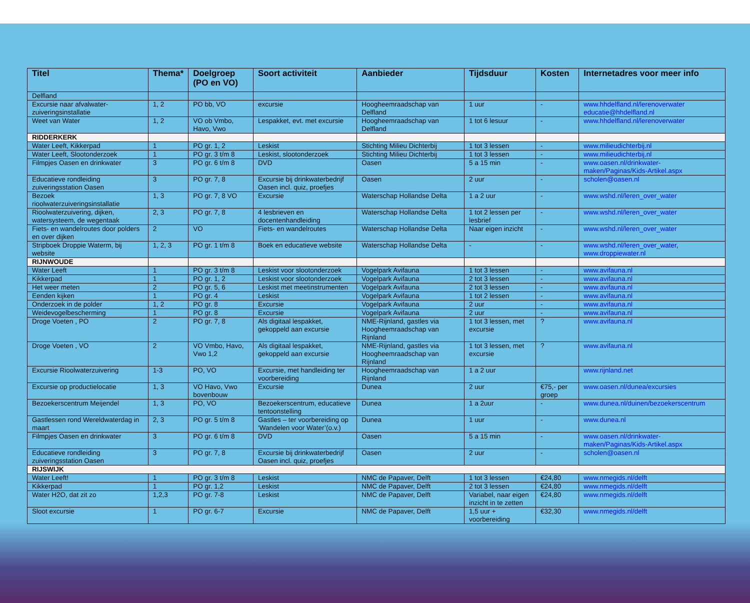| Titel | Thema* | Doelgroep (PO en VO) | Soort activiteit | Aanbieder | Tijdsduur | Kosten | Internetadres voor meer info |
| --- | --- | --- | --- | --- | --- | --- | --- |
| Delfland | | | | | | | |
| Excursie naar afvalwater-zuiveringsinstallatie | 1, 2 | PO bb, VO | excursie | Hoogheemraadschap van Delfland | 1 uur | - | www.hhdelfland.nl/lerenoverwater educatie@hhdelfland.nl |
| Weet van Water | 1, 2 | VO ob Vmbo, Havo, Vwo | Lespakket, evt. met excursie | Hoogheemraadschap van Delfland | 1 tot 6 lesuur | - | www.hhdelfland.nl/lerenoverwater |
| RIDDERKERK | | | | | | | |
| Water Leeft, Kikkerpad | 1 | PO gr. 1, 2 | Leskist | Stichting Milieu Dichterbij | 1 tot 3 lessen | - | www.milieudichterbij.nl |
| Water Leeft, Slootonderzoek | 1 | PO gr. 3 t/m 8 | Leskist, slootonderzoek | Stichting Milieu Dichterbij | 1 tot 3 lessen | - | www.milieudichterbij.nl |
| Filmpjes Oasen en drinkwater | 3 | PO gr. 6 t/m 8 | DVD | Oasen | 5 a 15 min | - | www.oasen.nl/drinkwater-maken/Paginas/Kids-Artikel.aspx |
| Educatieve rondleiding zuiveringsstation Oasen | 3 | PO gr. 7, 8 | Excursie bij drinkwaterbedrijf Oasen incl. quiz, proefjes | Oasen | 2 uur | - | scholen@oasen.nl |
| Bezoek rioolwaterzuiveringsinstallatie | 1, 3 | PO gr. 7, 8 VO | Excursie | Waterschap Hollandse Delta | 1 a 2 uur | - | www.wshd.nl/leren_over_water |
| Rioolwaterzuivering, dijken, watersysteem, de wegentaak | 2, 3 | PO gr. 7, 8 | 4 lesbrieven en docentenhandleiding | Waterschap Hollandse Delta | 1 tot 2 lessen per lesbrief | - | www.wshd.nl/leren_over_water |
| Fiets- en wandelroutes door polders en over dijken | 2 | VO | Fiets- en wandelroutes | Waterschap Hollandse Delta | Naar eigen inzicht | - | www.wshd.nl/leren_over_water |
| Stripboek Droppie Waterm, bij website | 1, 2, 3 | PO gr. 1 t/m 8 | Boek en educatieve website | Waterschap Hollandse Delta | - | - | www.wshd.nl/leren_over_water , www.droppiewater.nl |
| RIJNWOUDE | | | | | | | |
| Water Leeft | 1 | PO gr. 3 t/m 8 | Leskist voor slootonderzoek | Vogelpark Avifauna | 1 tot 3 lessen | - | www.avifauna.nl |
| Kikkerpad | 1 | PO gr. 1, 2 | Leskist voor slootonderzoek | Vogelpark Avifauna | 2 tot 3 lessen | - | www.avifauna.nl |
| Het weer meten | 2 | PO gr. 5, 6 | Leskist met meetinstrumenten | Vogelpark Avifauna | 2 tot 3 lessen | - | www.avifauna.nl |
| Eenden kijken | 1 | PO gr. 4 | Leskist | Vogelpark Avifauna | 1 tot 2 lessen | - | www.avifauna.nl |
| Onderzoek in de polder | 1, 2 | PO gr. 8 | Excursie | Vogelpark Avifauna | 2 uur | - | www.avifauna.nl |
| Weidevogelbescherming | 1 | PO gr. 8 | Excursie | Vogelpark Avifauna | 2 uur | - | www.avifauna.nl |
| Droge Voeten , PO | 2 | PO gr. 7, 8 | Als digitaal lespakket, gekoppeld aan excursie | NME-Rijnland, gastles via Hoogheemraadschap van Rijnland | 1 tot 3 lessen, met excursie | ? | www.avifauna.nl |
| Droge Voeten , VO | 2 | VO Vmbo, Havo, Vwo 1,2 | Als digitaal lespakket, gekoppeld aan excursie | NME-Rijnland, gastles via Hoogheemraadschap van Rijnland | 1 tot 3 lessen, met excursie | ? | www.avifauna.nl |
| Excursie Rioolwaterzuivering | 1-3 | PO, VO | Excursie, met handleiding ter voorbereiding | Hoogheemraadschap van Rijnland | 1 a 2 uur | | www.rijnland.net |
| Excursie op productielocatie | 1, 3 | VO Havo, Vwo bovenbouw | Excursie | Dunea | 2 uur | €75,- per groep | www.oasen.nl/dunea/excursies |
| Bezoekerscentrum Meijendel | 1, 3 | PO, VO | Bezoekerscentrum, educatieve tentoonstelling | Dunea | 1 a 2uur | - | www.dunea.nl/duinen/bezoekerscentrum |
| Gastlessen rond Wereldwaterdag in maart | 2, 3 | PO gr. 5 t/m 8 | Gastles – ter voorbereiding op ‘Wandelen voor Water’(o.v.) | Dunea | 1 uur | - | www.dunea.nl |
| Filmpjes Oasen en drinkwater | 3 | PO gr. 6 t/m 8 | DVD | Oasen | 5 a 15 min | - | www.oasen.nl/drinkwater-maken/Paginas/Kids-Artikel.aspx |
| Educatieve rondleiding zuiveringsstation Oasen | 3 | PO gr. 7, 8 | Excursie bij drinkwaterbedrijf Oasen incl. quiz, proefjes | Oasen | 2 uur | - | scholen@oasen.nl |
| RIJSWIJK | | | | | | | |
| Water Leeft! | 1 | PO gr. 3 t/m 8 | Leskist | NMC de Papaver, Delft | 1 tot 3 lessen | €24,80 | www.nmegids.nl/delft |
| Kikkerpad | 1 | PO gr. 1,2 | Leskist | NMC de Papaver, Delft | 2 tot 3 lessen | €24,80 | www.nmegids.nl/delft |
| Water H2O, dat zit zo | 1,2,3 | PO gr. 7-8 | Leskist | NMC de Papaver, Delft | Variabel, naar eigen inzicht in te zetten | €24,80 | www.nmegids.nl/delft |
| Sloot excursie | 1 | PO gr. 6-7 | Excursie | NMC de Papaver, Delft | 1,5 uur + voorbereiding | €32,30 | www.nmegids.nl/delft |